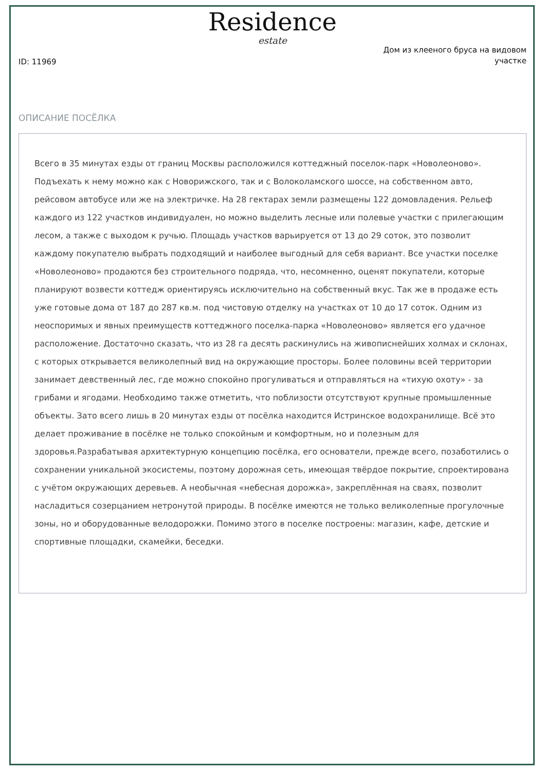Residence
estate
ID: 11969
Дом из клееного бруса на видовом участке
ОПИСАНИЕ ПОСЁЛКА
Всего в 35 минутах езды от границ Москвы расположился коттеджный поселок-парк «Новолеоново». Подъехать к нему можно как с Новорижского, так и с Волоколамского шоссе, на собственном авто, рейсовом автобусе или же на электричке. На 28 гектарах земли размещены 122 домовладения. Рельеф каждого из 122 участков индивидуален, но можно выделить лесные или полевые участки с прилегающим лесом, а также с выходом к ручью. Площадь участков варьируется от 13 до 29 соток, это позволит каждому покупателю выбрать подходящий и наиболее выгодный для себя вариант. Все участки поселке «Новолеоново» продаются без строительного подряда, что, несомненно, оценят покупатели, которые планируют возвести коттедж ориентируясь исключительно на собственный вкус. Так же в продаже есть уже готовые дома от 187 до 287 кв.м. под чистовую отделку на участках от 10 до 17 соток. Одним из неоспоримых и явных преимуществ коттеджного поселка-парка «Новолеоново» является его удачное расположение. Достаточно сказать, что из 28 га десять раскинулись на живописнейших холмах и склонах, с которых открывается великолепный вид на окружающие просторы. Более половины всей территории занимает девственный лес, где можно спокойно прогуливаться и отправляться на «тихую охоту» - за грибами и ягодами. Необходимо также отметить, что поблизости отсутствуют крупные промышленные объекты. Зато всего лишь в 20 минутах езды от посёлка находится Истринское водохранилище. Всё это делает проживание в посёлке не только спокойным и комфортным, но и полезным для здоровья.Разрабатывая архитектурную концепцию посёлка, его основатели, прежде всего, позаботились о сохранении уникальной экосистемы, поэтому дорожная сеть, имеющая твёрдое покрытие, спроектирована с учётом окружающих деревьев. А необычная «небесная дорожка», закреплённая на сваях, позволит насладиться созерцанием нетронутой природы. В посёлке имеются не только великолепные прогулочные зоны, но и оборудованные велодорожки. Помимо этого в поселке построены: магазин, кафе, детские и спортивные площадки, скамейки, беседки.